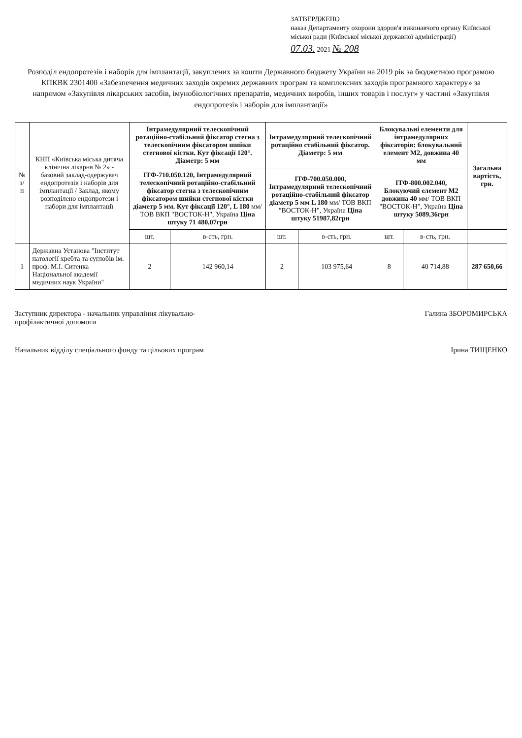ЗАТВЕРДЖЕНО
наказ Департаменту охорони здоров'я виконавчого органу Київської міської ради (Київської міської державної адміністрації)
07.03. 2021 № 208
Розподіл ендопротезів і наборів для імплантації, закуплених за кошти Державного бюджету України на 2019 рік за бюджетною програмою КПКВК 2301400 «Забезпечення медичних заходів окремих державних програм та комплексних заходів програмного характеру» за напрямом «Закупівля лікарських засобів, імунобіологічних препаратів, медичних виробів, інших товарів і послуг» у частині «Закупівля ендопротезів і наборів для імплантації»
| № з/п | КНП «Київська міська дитяча клінічна лікарня № 2» - базовий заклад-одержувач ендопротезів і наборів для імплантації / Заклад, якому розподілено ендопротези і набори для імплантації | Інтрамедулярний телескопічний ротаційно-стабільний фіксатор стегна з телескопічним фіксатором шийки стегнової кістки. Кут фіксації 120°. Діаметр: 5 мм | | Інтрамедулярний телескопічний ротаційно стабільний фіксатор. Діаметр: 5 мм | | Блокувальні елементи для інтрамедулярних фіксаторів: блокувальний елемент М2, довжина 40 мм | | Загальна вартість, грн. |
| | | ІТФ-710.050.120, Інтрамедулярний телескопічний ротаційно-стабільний фіксатор стегна з телескопічним фіксатором шийки стегнової кістки діаметр 5 мм. Кут фіксації 120°, L 180 мм/ ТОВ ВКП "ВОСТОК-Н", Україна Ціна штуку 71 480,07грн | | ІТФ-700.050.000, Інтрамедулярний телескопічний ротаційно-стабільний фіксатор діаметр 5 мм L 180 мм/ ТОВ ВКП "ВОСТОК-Н", Україна Ціна штуку 51987,82грн | | ІТФ-800.002.040, Блокуючий елемент М2 довжина 40 мм/ ТОВ ВКП "ВОСТОК-Н", Україна Ціна штуку 5089,36грн | | |
| | | шт. | в-сть, грн. | шт. | в-сть, грн. | шт. | в-сть, грн. | |
| 1 | Державна Установа "Інститут патології хребта та суглобів ім. проф. М.І. Ситенка Національної академії медичних наук України" | 2 | 142 960,14 | 2 | 103 975,64 | 8 | 40 714,88 | 287 650,66 |
Заступник директора - начальник управління лікувально-профілактичної допомоги
Галина ЗБОРОМИРСЬКА
Начальник відділу спеціального фонду та цільових програм
Ірина ТИЩЕНКО